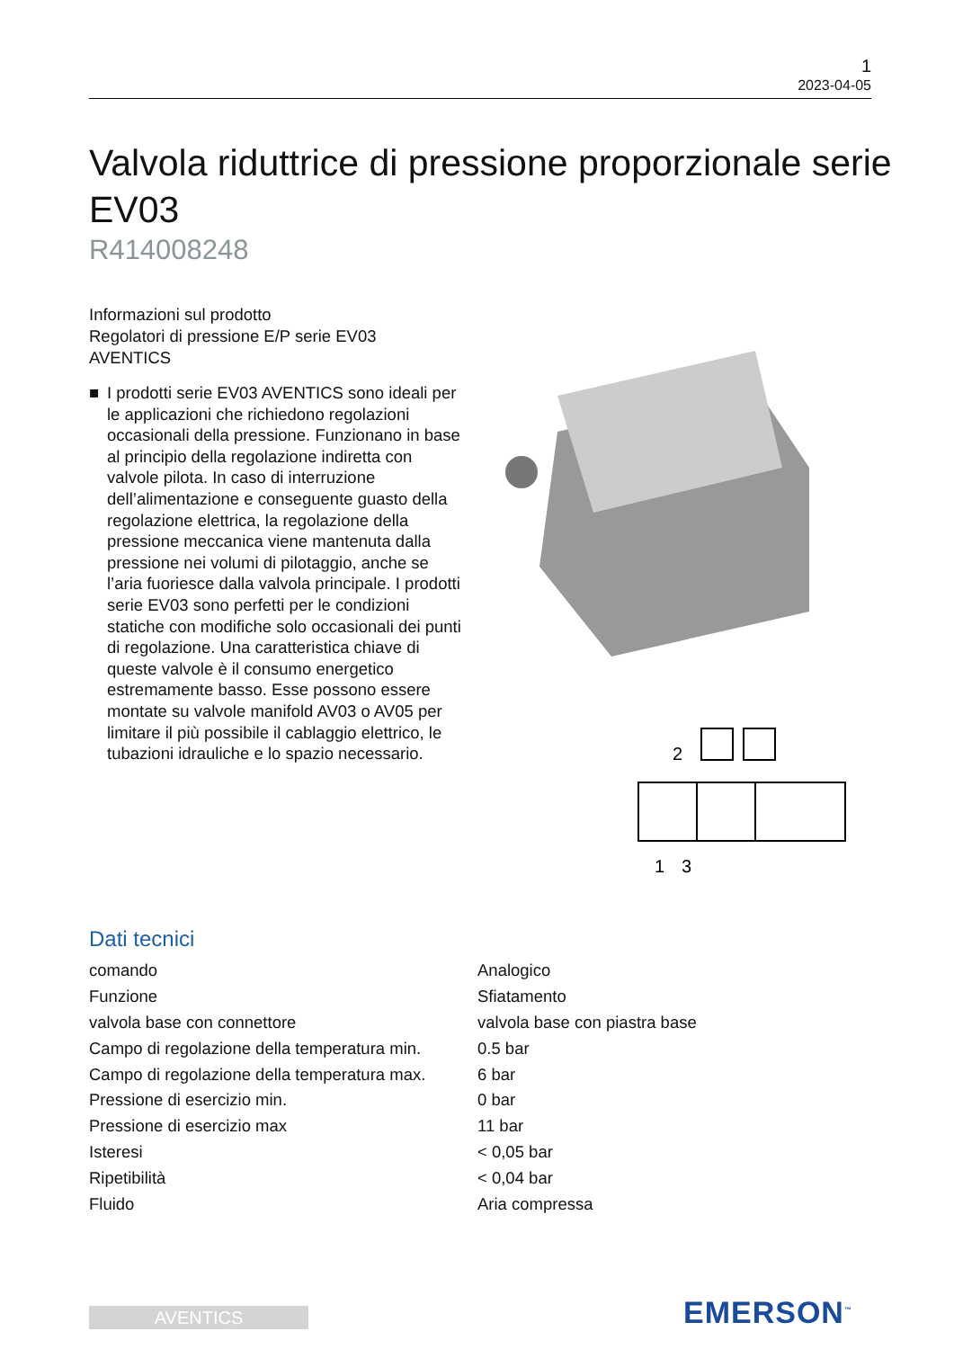1
2023-04-05
Valvola riduttrice di pressione proporzionale serie EV03
R414008248
Informazioni sul prodotto
Regolatori di pressione E/P serie EV03
AVENTICS
■ I prodotti serie EV03 AVENTICS sono ideali per le applicazioni che richiedono regolazioni occasionali della pressione. Funzionano in base al principio della regolazione indiretta con valvole pilota. In caso di interruzione dell’alimentazione e conseguente guasto della regolazione elettrica, la regolazione della pressione meccanica viene mantenuta dalla pressione nei volumi di pilotaggio, anche se l’aria fuoriesce dalla valvola principale. I prodotti serie EV03 sono perfetti per le condizioni statiche con modifiche solo occasionali dei punti di regolazione. Una caratteristica chiave di queste valvole è il consumo energetico estremamente basso. Esse possono essere montate su valvole manifold AV03 o AV05 per limitare il più possibile il cablaggio elettrico, le tubazioni idrauliche e lo spazio necessario.
2
1
3
Dati tecnici
| comando | Analogico |
| Funzione | Sfiatamento |
| valvola base con connettore | valvola base con piastra base |
| Campo di regolazione della temperatura min. | 0.5 bar |
| Campo di regolazione della temperatura max. | 6 bar |
| Pressione di esercizio min. | 0 bar |
| Pressione di esercizio max | 11 bar |
| Isteresi | < 0,05 bar |
| Ripetibilità | < 0,04 bar |
| Fluido | Aria compressa |
AVENTICS EMERSON<sup>™</sup>